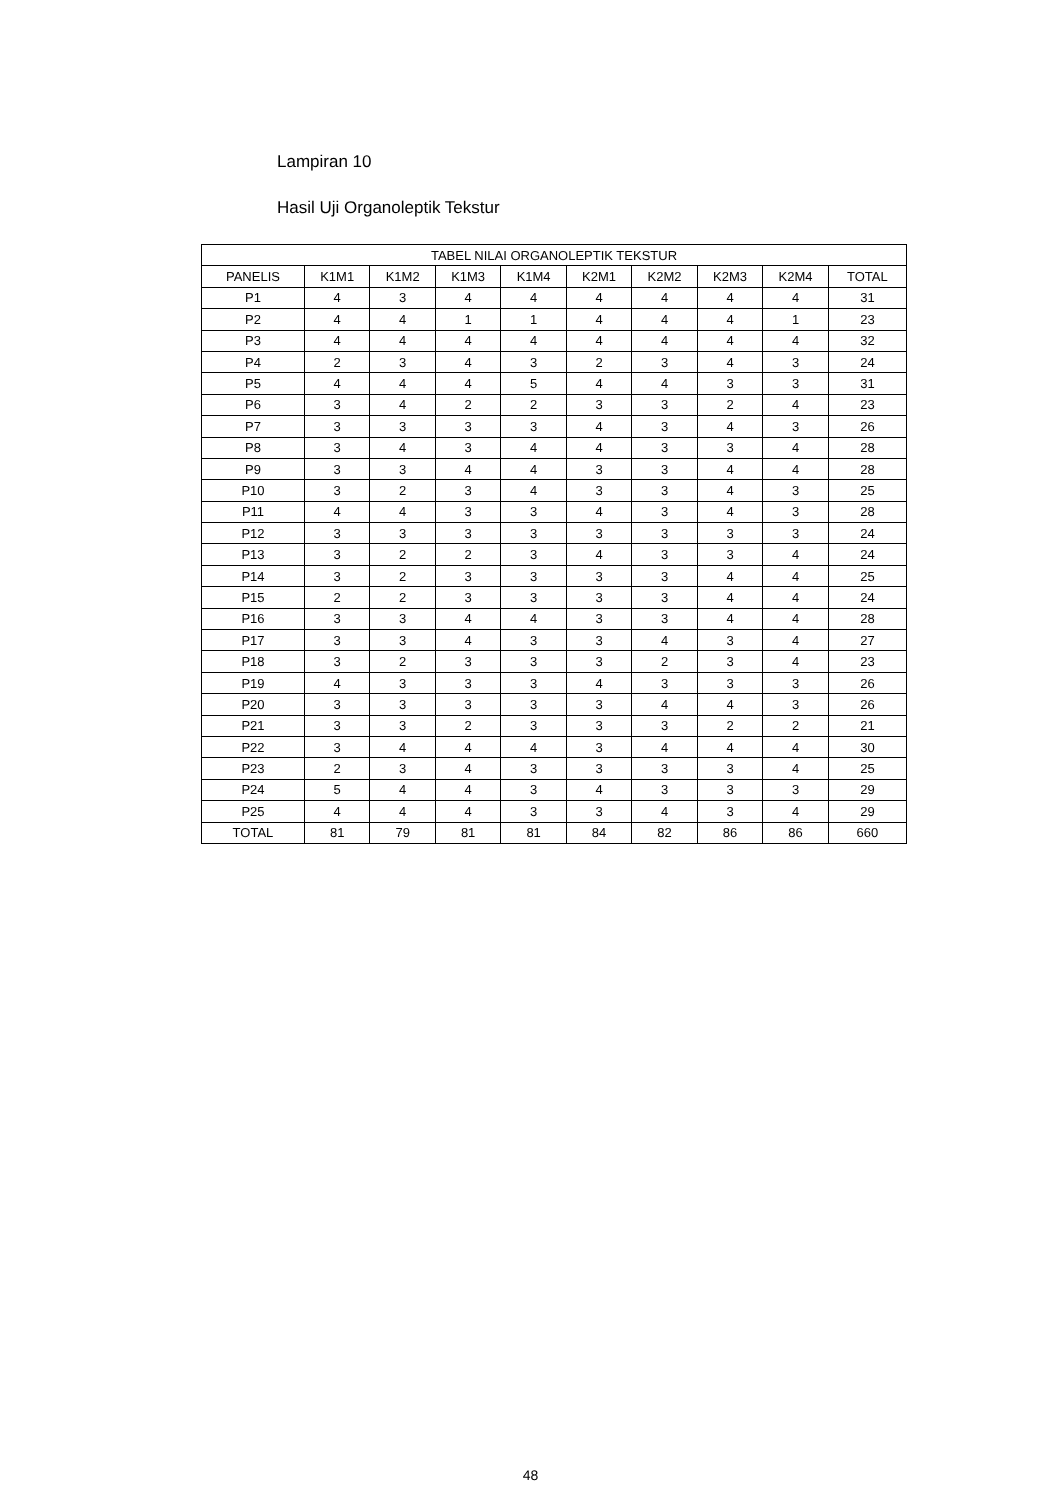Lampiran 10
Hasil Uji Organoleptik Tekstur
| TABEL NILAI ORGANOLEPTIK TEKSTUR | | | | | | | | | |
| --- | --- | --- | --- | --- | --- | --- | --- | --- | --- |
| PANELIS | K1M1 | K1M2 | K1M3 | K1M4 | K2M1 | K2M2 | K2M3 | K2M4 | TOTAL |
| P1 | 4 | 3 | 4 | 4 | 4 | 4 | 4 | 4 | 31 |
| P2 | 4 | 4 | 1 | 1 | 4 | 4 | 4 | 1 | 23 |
| P3 | 4 | 4 | 4 | 4 | 4 | 4 | 4 | 4 | 32 |
| P4 | 2 | 3 | 4 | 3 | 2 | 3 | 4 | 3 | 24 |
| P5 | 4 | 4 | 4 | 5 | 4 | 4 | 3 | 3 | 31 |
| P6 | 3 | 4 | 2 | 2 | 3 | 3 | 2 | 4 | 23 |
| P7 | 3 | 3 | 3 | 3 | 4 | 3 | 4 | 3 | 26 |
| P8 | 3 | 4 | 3 | 4 | 4 | 3 | 3 | 4 | 28 |
| P9 | 3 | 3 | 4 | 4 | 3 | 3 | 4 | 4 | 28 |
| P10 | 3 | 2 | 3 | 4 | 3 | 3 | 4 | 3 | 25 |
| P11 | 4 | 4 | 3 | 3 | 4 | 3 | 4 | 3 | 28 |
| P12 | 3 | 3 | 3 | 3 | 3 | 3 | 3 | 3 | 24 |
| P13 | 3 | 2 | 2 | 3 | 4 | 3 | 3 | 4 | 24 |
| P14 | 3 | 2 | 3 | 3 | 3 | 3 | 4 | 4 | 25 |
| P15 | 2 | 2 | 3 | 3 | 3 | 3 | 4 | 4 | 24 |
| P16 | 3 | 3 | 4 | 4 | 3 | 3 | 4 | 4 | 28 |
| P17 | 3 | 3 | 4 | 3 | 3 | 4 | 3 | 4 | 27 |
| P18 | 3 | 2 | 3 | 3 | 3 | 2 | 3 | 4 | 23 |
| P19 | 4 | 3 | 3 | 3 | 4 | 3 | 3 | 3 | 26 |
| P20 | 3 | 3 | 3 | 3 | 3 | 4 | 4 | 3 | 26 |
| P21 | 3 | 3 | 2 | 3 | 3 | 3 | 2 | 2 | 21 |
| P22 | 3 | 4 | 4 | 4 | 3 | 4 | 4 | 4 | 30 |
| P23 | 2 | 3 | 4 | 3 | 3 | 3 | 3 | 4 | 25 |
| P24 | 5 | 4 | 4 | 3 | 4 | 3 | 3 | 3 | 29 |
| P25 | 4 | 4 | 4 | 3 | 3 | 4 | 3 | 4 | 29 |
| TOTAL | 81 | 79 | 81 | 81 | 84 | 82 | 86 | 86 | 660 |
48